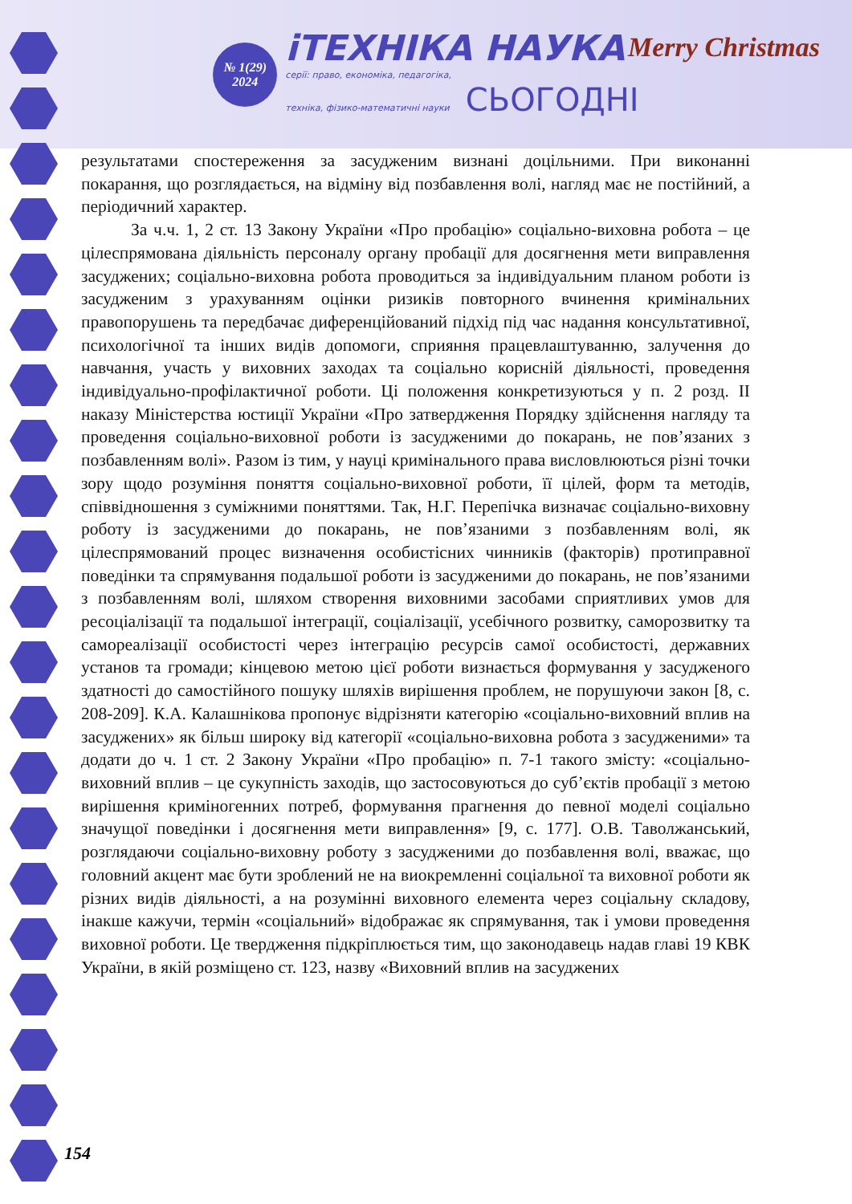№ 1(29)
2024
іТЕХНІКА НАУКА
серії: право, економіка, педагогіка,
техніка, фізико-математичні науки СЬОГОДНІ
Merry Christmas
результатами спостереження за засудженим визнані доцільними. При виконанні покарання, що розглядається, на відміну від позбавлення волі, нагляд має не постійний, а періодичний характер.
За ч.ч. 1, 2 ст. 13 Закону України «Про пробацію» соціально-виховна робота – це цілеспрямована діяльність персоналу органу пробації для досягнення мети виправлення засуджених; соціально-виховна робота проводиться за індивідуальним планом роботи із засудженим з урахуванням оцінки ризиків повторного вчинення кримінальних правопорушень та передбачає диферен­ційований підхід під час надання консультативної, психологічної та інших видів допомоги, сприяння працевлаштуванню, залучення до навчання, участь у виховних заходах та соціально корисній діяльності, проведення індивідуально-профілактичної роботи. Ці положення конкретизуються у п. 2 розд. ІІ наказу Міністерства юстиції України «Про затвердження Порядку здійснення нагляду та проведення соціально-виховної роботи із засудженими до покарань, не пов’язаних з позбавленням волі». Разом із тим, у науці кримінального права висловлюються різні точки зору щодо розуміння поняття соціально-виховної роботи, її цілей, форм та методів, співвідношення з суміжними поняттями. Так, Н.Г. Перепічка визначає соціально-виховну роботу із засудженими до покарань, не пов’язаними з позбавленням волі, як цілеспрямований процес визначення особистісних чинників (факторів) протиправної поведінки та спрямування подальшої роботи із засудженими до покарань, не пов’язаними з позбавленням волі, шляхом створення виховними засобами сприятливих умов для ресоціалізації та подальшої інтеграції, соціалізації, усебічного розвитку, саморозвитку та самореалізації особистості через інтеграцію ресурсів самої особистості, державних установ та громади; кінцевою метою цієї роботи визнається формування у засудженого здатності до самостійного пошуку шляхів вирішення проблем, не порушуючи закон [8, с. 208-209]. К.А. Калашнікова пропонує відрізняти категорію «соціально-виховний вплив на засуджених» як більш широку від категорії «соціально-виховна робота з засудженими» та додати до ч. 1 ст. 2 Закону України «Про пробацію» п. 7-1 такого змісту: «соціально-виховний вплив – це сукупність заходів, що застосовуються до суб’єктів пробації з метою вирішення криміно­генних потреб, формування прагнення до певної моделі соціально значущої поведінки і досягнення мети виправлення» [9, с. 177]. О.В. Таволжанський, розглядаючи соціально-виховну роботу з засудженими до позбавлення волі, вважає, що головний акцент має бути зроблений не на виокремленні соціальної та виховної роботи як різних видів діяльності, а на розумінні виховного елемента через соціальну складову, інакше кажучи, термін «соціальний» відображає як спрямування, так і умови проведення виховної роботи. Це твердження підкріплюється тим, що законодавець надав главі 19 КВК України, в якій розміщено ст. 123, назву «Виховний вплив на засуджених
154